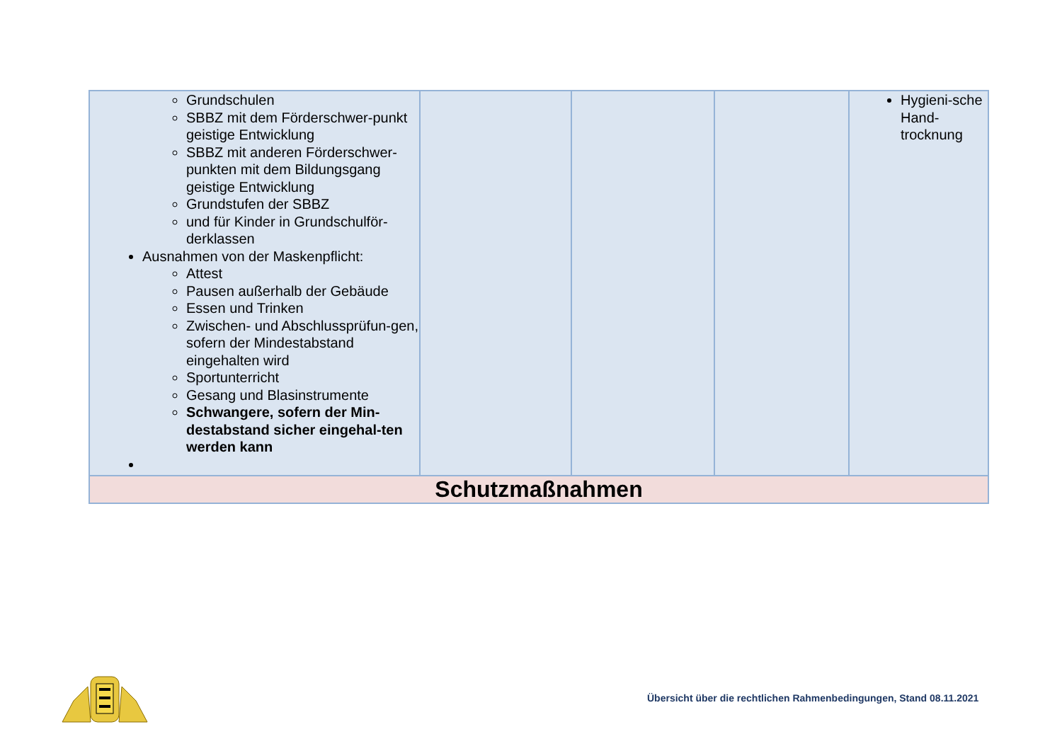| Grundschulen SBBZ mit dem Förderschwer-punkt geistige Entwicklung SBBZ mit anderen Förderschwer-punkten mit dem Bildungsgang geistige Entwicklung Grundstufen der SBBZ und für Kinder in Grundschulför-derklassen Ausnahmen von der Maskenpflicht: Attest Pausen außerhalb der Gebäude Essen und Trinken Zwischen- und Abschlussprüfun-gen, sofern der Mindestabstand eingehalten wird Sportunterricht Gesang und Blasinstrumente Schwangere, sofern der Min-destabstand sicher eingehal-ten werden kann | | | | Hygieni-sche Hand-trocknung |
| Schutzmaßnahmen | | | | |
Übersicht über die rechtlichen Rahmenbedingungen, Stand 08.11.2021